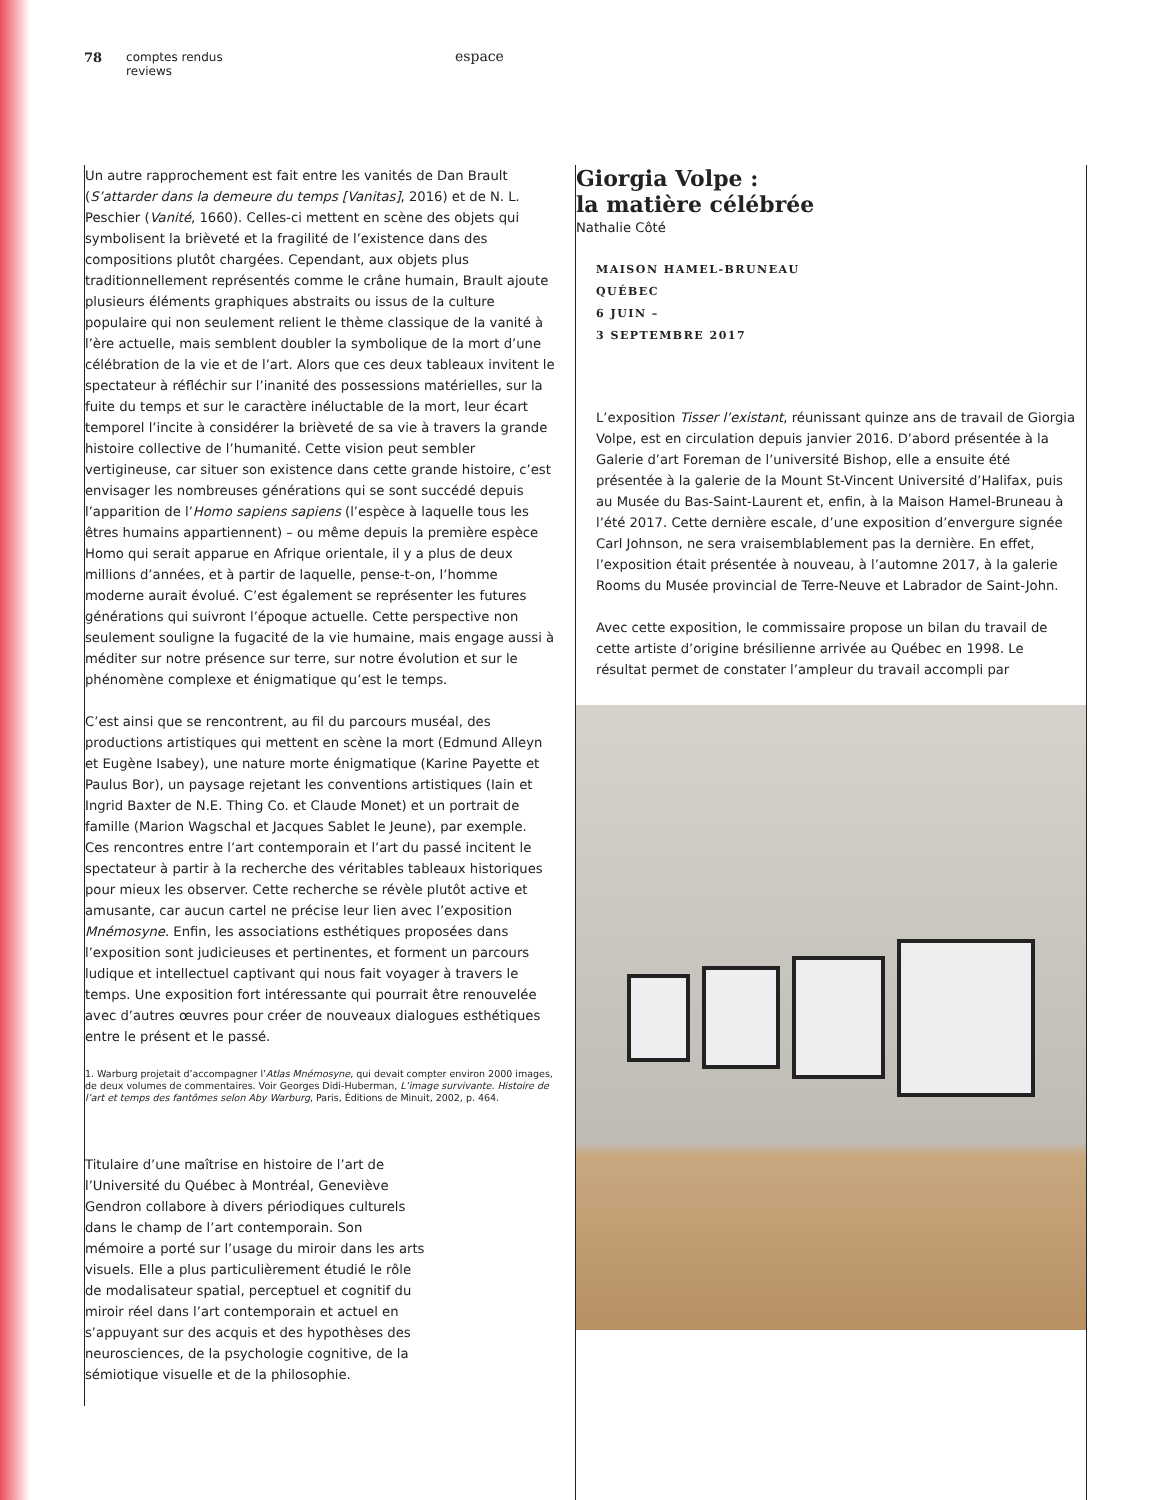78 comptes rendus
reviews
espace
Un autre rapprochement est fait entre les vanités de Dan Brault (S’attarder dans la demeure du temps [Vanitas], 2016) et de N. L. Peschier (Vanité, 1660). Celles-ci mettent en scène des objets qui symbolisent la brièveté et la fragilité de l’existence dans des compositions plutôt chargées. Cependant, aux objets plus traditionnellement représentés comme le crâne humain, Brault ajoute plusieurs éléments graphiques abstraits ou issus de la culture populaire qui non seulement relient le thème classique de la vanité à l’ère actuelle, mais semblent doubler la symbolique de la mort d’une célébration de la vie et de l’art. Alors que ces deux tableaux invitent le spectateur à réfléchir sur l’inanité des possessions matérielles, sur la fuite du temps et sur le caractère inéluctable de la mort, leur écart temporel l’incite à considérer la brièveté de sa vie à travers la grande histoire collective de l’humanité. Cette vision peut sembler vertigineuse, car situer son existence dans cette grande histoire, c’est envisager les nombreuses générations qui se sont succédé depuis l’apparition de l’Homo sapiens sapiens (l’espèce à laquelle tous les êtres humains appartiennent) – ou même depuis la première espèce Homo qui serait apparue en Afrique orientale, il y a plus de deux millions d’années, et à partir de laquelle, pense-t-on, l’homme moderne aurait évolué. C’est également se représenter les futures générations qui suivront l’époque actuelle. Cette perspective non seulement souligne la fugacité de la vie humaine, mais engage aussi à méditer sur notre présence sur terre, sur notre évolution et sur le phénomène complexe et énigmatique qu’est le temps.
C’est ainsi que se rencontrent, au fil du parcours muséal, des productions artistiques qui mettent en scène la mort (Edmund Alleyn et Eugène Isabey), une nature morte énigmatique (Karine Payette et Paulus Bor), un paysage rejetant les conventions artistiques (Iain et Ingrid Baxter de N.E. Thing Co. et Claude Monet) et un portrait de famille (Marion Wagschal et Jacques Sablet le Jeune), par exemple. Ces rencontres entre l’art contemporain et l’art du passé incitent le spectateur à partir à la recherche des véritables tableaux historiques pour mieux les observer. Cette recherche se révèle plutôt active et amusante, car aucun cartel ne précise leur lien avec l’exposition Mnémosyne. Enfin, les associations esthétiques proposées dans l’exposition sont judicieuses et pertinentes, et forment un parcours ludique et intellectuel captivant qui nous fait voyager à travers le temps. Une exposition fort intéressante qui pourrait être renouvelée avec d’autres œuvres pour créer de nouveaux dialogues esthétiques entre le présent et le passé.
1. Warburg projetait d’accompagner l’Atlas Mnémosyne, qui devait compter environ 2000 images, de deux volumes de commentaires. Voir Georges Didi-Huberman, L’image survivante. Histoire de l’art et temps des fantômes selon Aby Warburg, Paris, Éditions de Minuit, 2002, p. 464.
Titulaire d’une maîtrise en histoire de l’art de l’Université du Québec à Montréal, Geneviève Gendron collabore à divers périodiques culturels dans le champ de l’art contemporain. Son mémoire a porté sur l’usage du miroir dans les arts visuels. Elle a plus particulièrement étudié le rôle de modalisateur spatial, perceptuel et cognitif du miroir réel dans l’art contemporain et actuel en s’appuyant sur des acquis et des hypothèses des neurosciences, de la psychologie cognitive, de la sémiotique visuelle et de la philosophie.
Giorgia Volpe :
la matière célébrée
Nathalie Côté
MAISON HAMEL-BRUNEAU
QUÉBEC
6 JUIN –
3 SEPTEMBRE 2017
L’exposition Tisser l’existant, réunissant quinze ans de travail de Giorgia Volpe, est en circulation depuis janvier 2016. D’abord présentée à la Galerie d’art Foreman de l’université Bishop, elle a ensuite été présentée à la galerie de la Mount St-Vincent Université d’Halifax, puis au Musée du Bas-Saint-Laurent et, enfin, à la Maison Hamel-Bruneau à l’été 2017. Cette dernière escale, d’une exposition d’envergure signée Carl Johnson, ne sera vraisemblablement pas la dernière. En effet, l’exposition était présentée à nouveau, à l’automne 2017, à la galerie Rooms du Musée provincial de Terre-Neuve et Labrador de Saint-John.
Avec cette exposition, le commissaire propose un bilan du travail de cette artiste d’origine brésilienne arrivée au Québec en 1998. Le résultat permet de constater l’ampleur du travail accompli par